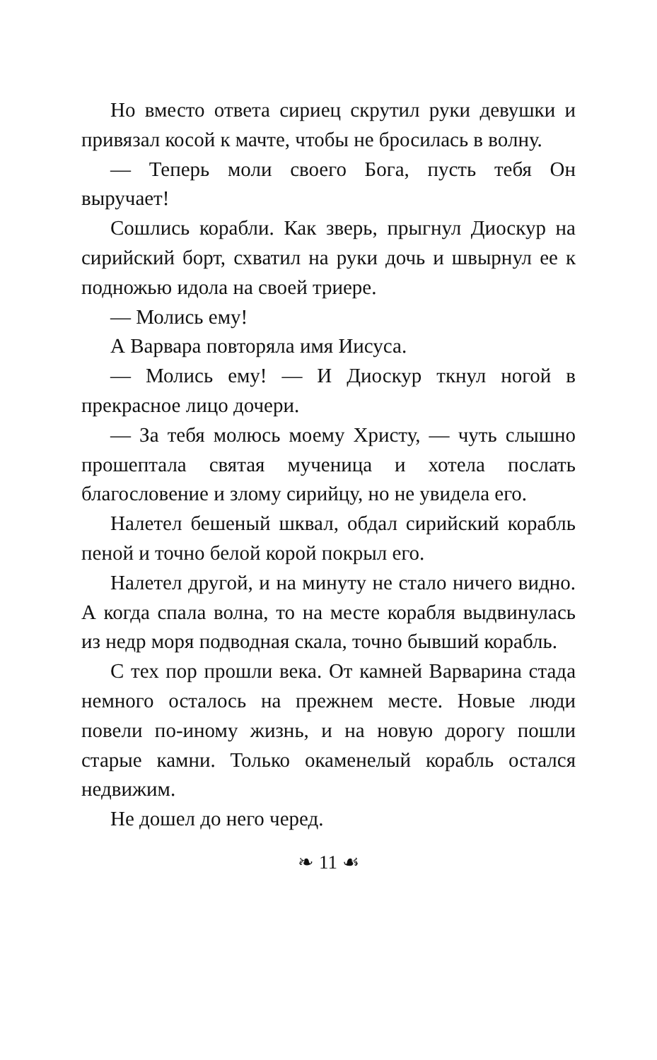Но вместо ответа сириец скрутил руки девушки и привязал косой к мачте, чтобы не бросилась в волну.
— Теперь моли своего Бога, пусть тебя Он выручает!
Сошлись корабли. Как зверь, прыгнул Диоскур на сирийский борт, схватил на руки дочь и швырнул ее к подножью идола на своей триере.
— Молись ему!
А Варвара повторяла имя Иисуса.
— Молись ему! — И Диоскур ткнул ногой в прекрасное лицо дочери.
— За тебя молюсь моему Христу, — чуть слышно прошептала святая мученица и хотела послать благословение и злому сирийцу, но не увидела его.
Налетел бешеный шквал, обдал сирийский корабль пеной и точно белой корой покрыл его.
Налетел другой, и на минуту не стало ничего видно. А когда спала волна, то на месте корабля выдвинулась из недр моря подводная скала, точно бывший корабль.
С тех пор прошли века. От камней Варварина стада немного осталось на прежнем месте. Новые люди повели по-иному жизнь, и на новую дорогу пошли старые камни. Только окаменелый корабль остался недвижим.
Не дошел до него черед.
❧ 11 ☙